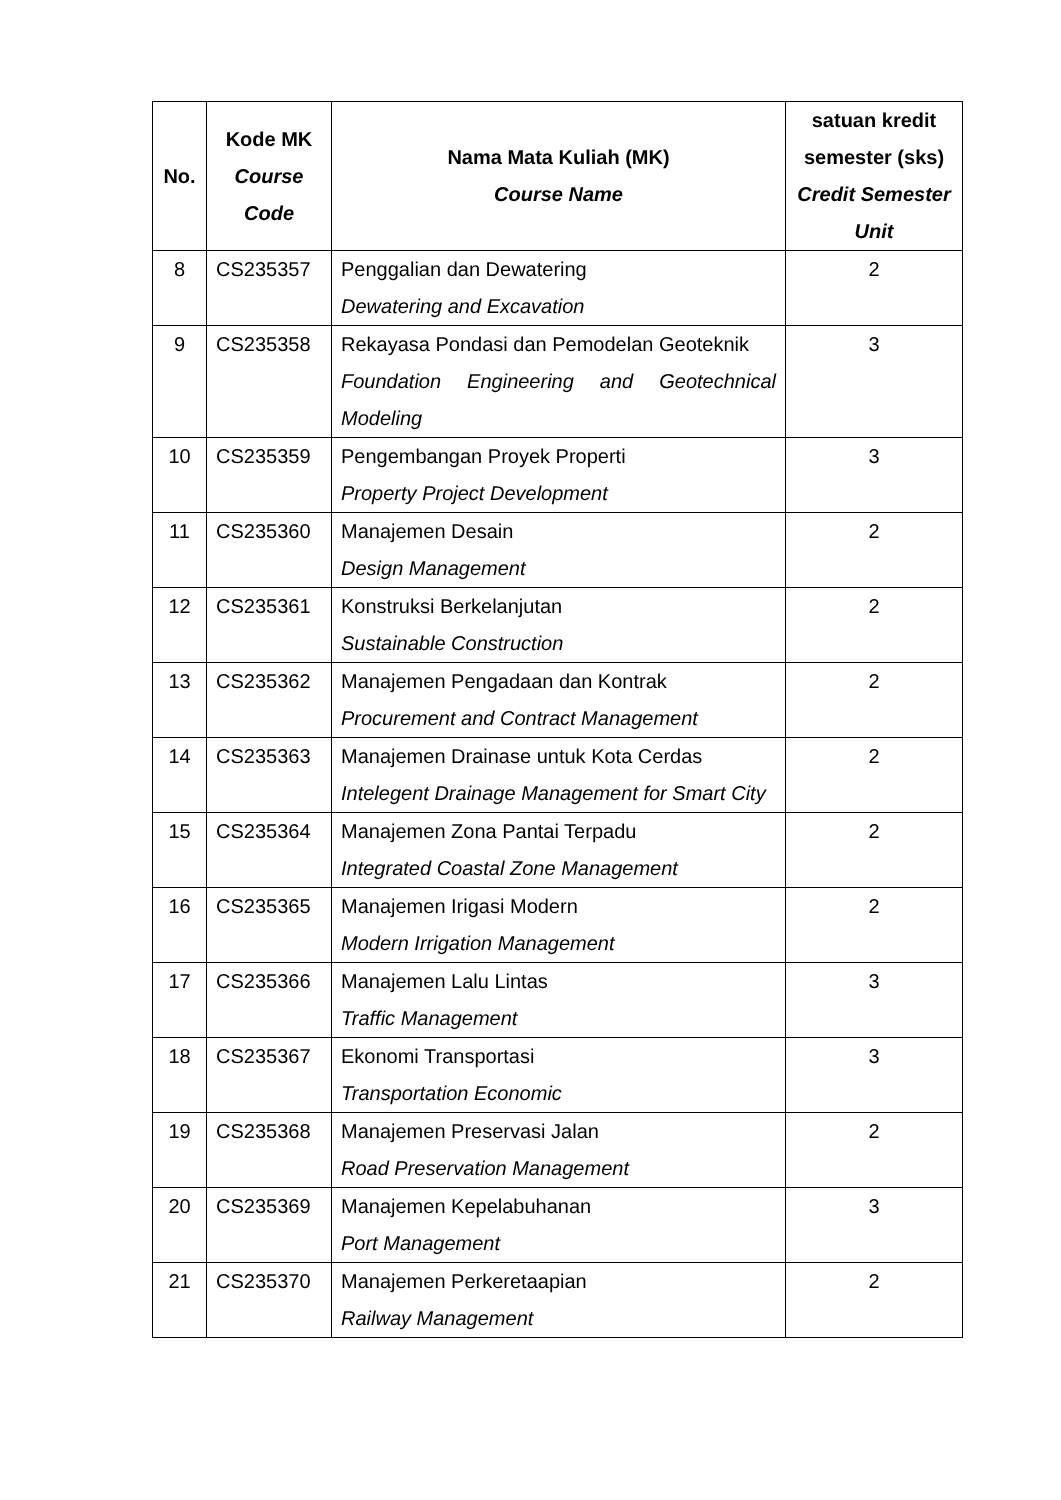| No. | Kode MK Course Code | Nama Mata Kuliah (MK) Course Name | satuan kredit semester (sks) Credit Semester Unit |
| --- | --- | --- | --- |
| 8 | CS235357 | Penggalian dan Dewatering Dewatering and Excavation | 2 |
| 9 | CS235358 | Rekayasa Pondasi dan Pemodelan Geoteknik Foundation Engineering and Geotechnical Modeling | 3 |
| 10 | CS235359 | Pengembangan Proyek Properti Property Project Development | 3 |
| 11 | CS235360 | Manajemen Desain Design Management | 2 |
| 12 | CS235361 | Konstruksi Berkelanjutan Sustainable Construction | 2 |
| 13 | CS235362 | Manajemen Pengadaan dan Kontrak Procurement and Contract Management | 2 |
| 14 | CS235363 | Manajemen Drainase untuk Kota Cerdas Intelegent Drainage Management for Smart City | 2 |
| 15 | CS235364 | Manajemen Zona Pantai Terpadu Integrated Coastal Zone Management | 2 |
| 16 | CS235365 | Manajemen Irigasi Modern Modern Irrigation Management | 2 |
| 17 | CS235366 | Manajemen Lalu Lintas Traffic Management | 3 |
| 18 | CS235367 | Ekonomi Transportasi Transportation Economic | 3 |
| 19 | CS235368 | Manajemen Preservasi Jalan Road Preservation Management | 2 |
| 20 | CS235369 | Manajemen Kepelabuhanan Port Management | 3 |
| 21 | CS235370 | Manajemen Perkeretaapian Railway Management | 2 |